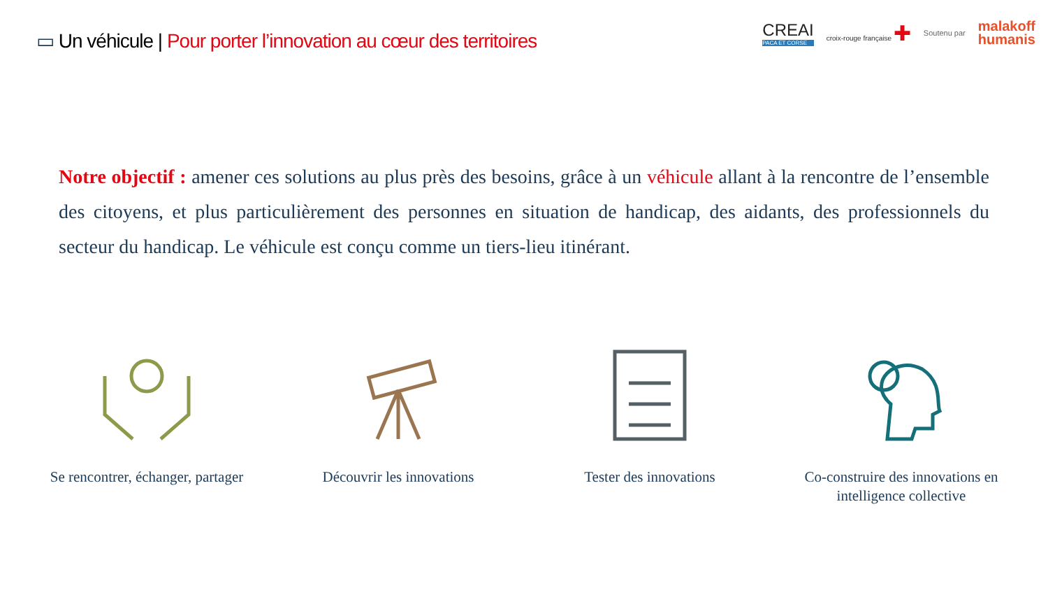▭ Un véhicule | Pour porter l’innovation au cœur des territoires
CREAI
PACA ET CORSE
croix-rouge française ✚
Soutenu par
malakoff
humanis
Notre objectif : amener ces solutions au plus près des besoins, grâce à un véhicule allant à la rencontre de l’ensemble des citoyens, et plus particulièrement des personnes en situation de handicap, des aidants, des professionnels du secteur du handicap. Le véhicule est conçu comme un tiers-lieu itinérant.
Se rencontrer, échanger, partager
Découvrir les innovations
Tester des innovations Co-construire des innovations en intelligence collective